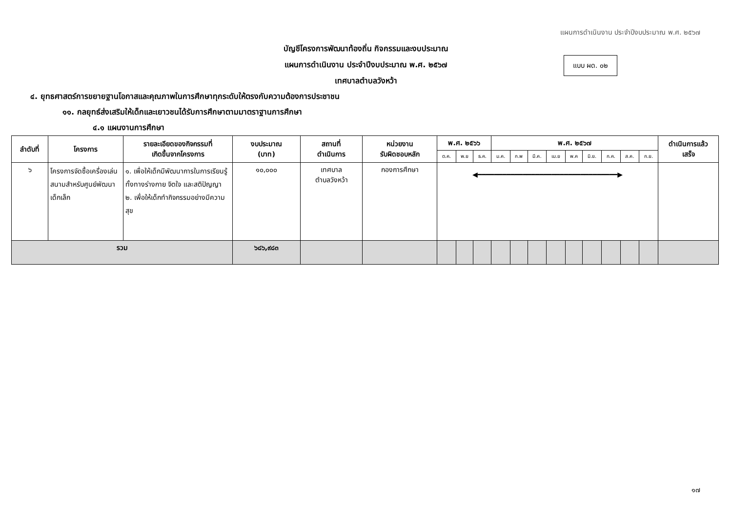แผนการดำเนินงาน ประจำปีงบประมาณ พ.ศ. ๒๕๖๗
แบบ ผด. ๐๒
บัญชีโครงการพัฒนาท้องถิ่น กิจกรรมและงบประมาณ
แผนการดำเนินงาน ประจำปีงบประมาณ พ.ศ. ๒๕๖๗
เทศบาลตำบลวังหว้า
๔. ยุทธศาสตร์การขยายฐานโอกาสและคุณภาพในการศึกษาทุกระดับให้ตรงกับความต้องการประชาชน
๑๑. กลยุทธ์ส่งเสริมให้เด็กและเยาวชนได้รับการศึกษาตามมาตราฐานการศึกษา
๔.๑ แผนงานการศึกษา
| ลำดับที่ | โครงการ | รายละเอียดของกิจกรรมที่ เกิดขึ้นจากโครงการ | งบประมาณ (บาท) | สถานที่ ดำเนินการ | หน่วยงาน รับผิดชอบหลัก | พ.ศ. ๒๕๖๖ | | | พ.ศ. ๒๕๖๗ | | | | | | | | | ดำเนินการแล้ว เสร็จ |
| --- | --- | --- | --- | --- | --- | --- | --- | --- | --- | --- | --- | --- | --- | --- | --- | --- | --- | --- |
| | | | | | | ต.ค. | พ.ย | ธ.ค. | ม.ค. | ก.พ | มี.ค. | เม.ย | พ.ค | มิ.ย. | ก.ค. | ส.ค. | ก.ย. | |
| ๖ | โครงการจัดซื้อเครื่องเล่นสนามสำหรับศูนย์พัฒนาเด็กเล็ก | ๑. เพื่อให้เด็กมีพัฒนาการในการเรียนรู้ทั้งทางร่างกาย จิตใจ และสติปัญญา ๒. เพื่อให้เด็กทำกิจกรรมอย่างมีความสุข | ๑๐,๐๐๐ | เทศบาล ตำบลวังหว้า | กองการศึกษา | ◀━━━━━━━━━━━━━━━━━━━━━━━━━━━━━━━━━━▶ | | | | | | | | | | | | |
| รวม | | | ๖๘๖,๙๘๓ | | | | | | | | | | | | | | | |
๑๗